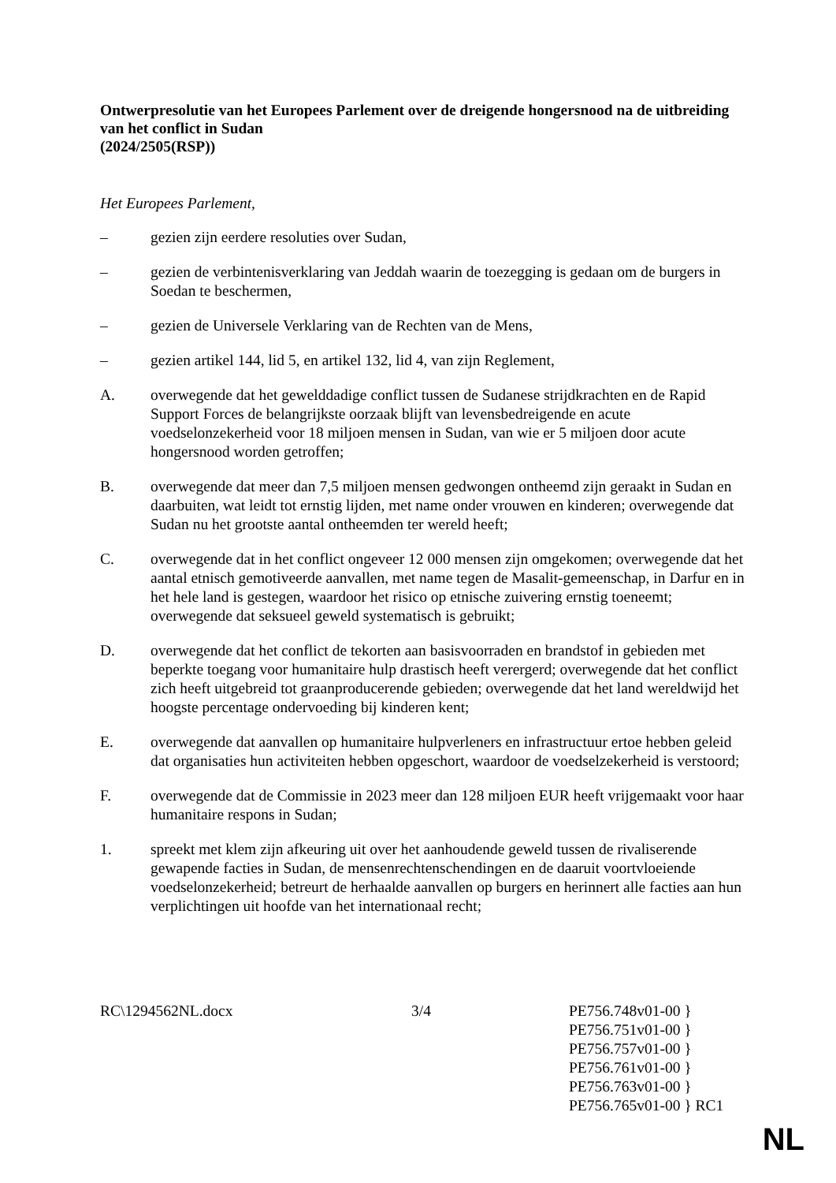Ontwerpresolutie van het Europees Parlement over de dreigende hongersnood na de uitbreiding van het conflict in Sudan
(2024/2505(RSP))
Het Europees Parlement,
– gezien zijn eerdere resoluties over Sudan,
– gezien de verbintenisverklaring van Jeddah waarin de toezegging is gedaan om de burgers in Soedan te beschermen,
– gezien de Universele Verklaring van de Rechten van de Mens,
– gezien artikel 144, lid 5, en artikel 132, lid 4, van zijn Reglement,
A. overwegende dat het gewelddadige conflict tussen de Sudanese strijdkrachten en de Rapid Support Forces de belangrijkste oorzaak blijft van levensbedreigende en acute voedselonzekerheid voor 18 miljoen mensen in Sudan, van wie er 5 miljoen door acute hongersnood worden getroffen;
B. overwegende dat meer dan 7,5 miljoen mensen gedwongen ontheemd zijn geraakt in Sudan en daarbuiten, wat leidt tot ernstig lijden, met name onder vrouwen en kinderen; overwegende dat Sudan nu het grootste aantal ontheemden ter wereld heeft;
C. overwegende dat in het conflict ongeveer 12 000 mensen zijn omgekomen; overwegende dat het aantal etnisch gemotiveerde aanvallen, met name tegen de Masalit-gemeenschap, in Darfur en in het hele land is gestegen, waardoor het risico op etnische zuivering ernstig toeneemt; overwegende dat seksueel geweld systematisch is gebruikt;
D. overwegende dat het conflict de tekorten aan basisvoorraden en brandstof in gebieden met beperkte toegang voor humanitaire hulp drastisch heeft verergerd; overwegende dat het conflict zich heeft uitgebreid tot graanproducerende gebieden; overwegende dat het land wereldwijd het hoogste percentage ondervoeding bij kinderen kent;
E. overwegende dat aanvallen op humanitaire hulpverleners en infrastructuur ertoe hebben geleid dat organisaties hun activiteiten hebben opgeschort, waardoor de voedselzekerheid is verstoord;
F. overwegende dat de Commissie in 2023 meer dan 128 miljoen EUR heeft vrijgemaakt voor haar humanitaire respons in Sudan;
1. spreekt met klem zijn afkeuring uit over het aanhoudende geweld tussen de rivaliserende gewapende facties in Sudan, de mensenrechtenschendingen en de daaruit voortvloeiende voedselonzekerheid; betreurt de herhaalde aanvallen op burgers en herinnert alle facties aan hun verplichtingen uit hoofde van het internationaal recht;
RC\1294562NL.docx 3/4 PE756.748v01-00 }
PE756.751v01-00 }
PE756.757v01-00 }
PE756.761v01-00 }
PE756.763v01-00 }
PE756.765v01-00 } RC1
NL